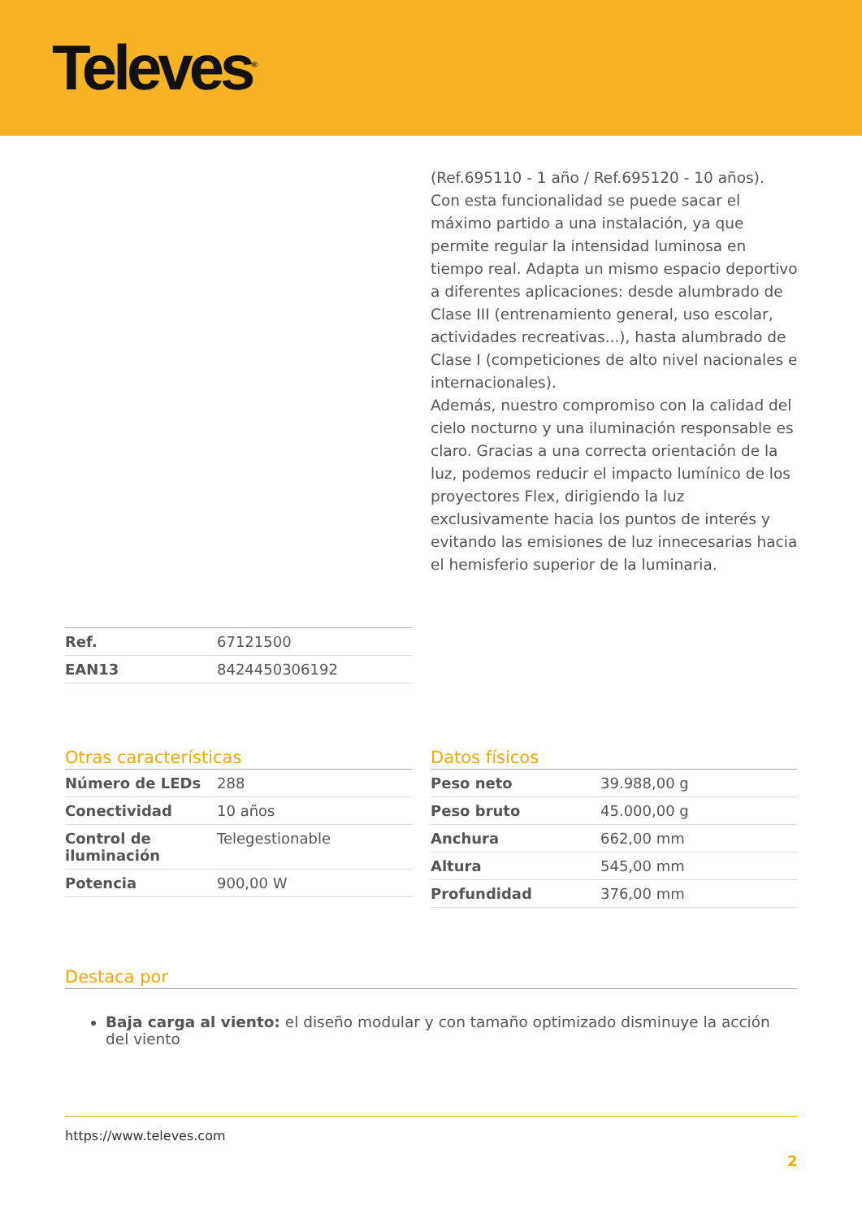Televes<sup>®</sup>
(Ref.695110 - 1 año / Ref.695120 - 10 años). Con esta funcionalidad se puede sacar el máximo partido a una instalación, ya que permite regular la intensidad luminosa en tiempo real. Adapta un mismo espacio deportivo a diferentes aplicaciones: desde alumbrado de Clase III (entrenamiento general, uso escolar, actividades recreativas...), hasta alumbrado de Clase I (competiciones de alto nivel nacionales e internacionales).
Además, nuestro compromiso con la calidad del cielo nocturno y una iluminación responsable es claro. Gracias a una correcta orientación de la luz, podemos reducir el impacto lumínico de los proyectores Flex, dirigiendo la luz exclusivamente hacia los puntos de interés y evitando las emisiones de luz innecesarias hacia el hemisferio superior de la luminaria.
| Ref. | 67121500 |
| EAN13 | 8424450306192 |
Otras características
| Número de LEDs | 288 |
| Conectividad | 10 años |
| Control de iluminación | Telegestionable |
| Potencia | 900,00 W |
Datos físicos
| Peso neto | 39.988,00 g |
| Peso bruto | 45.000,00 g |
| Anchura | 662,00 mm |
| Altura | 545,00 mm |
| Profundidad | 376,00 mm |
Destaca por
Baja carga al viento: el diseño modular y con tamaño optimizado disminuye la acción del viento
https://www.televes.com
2